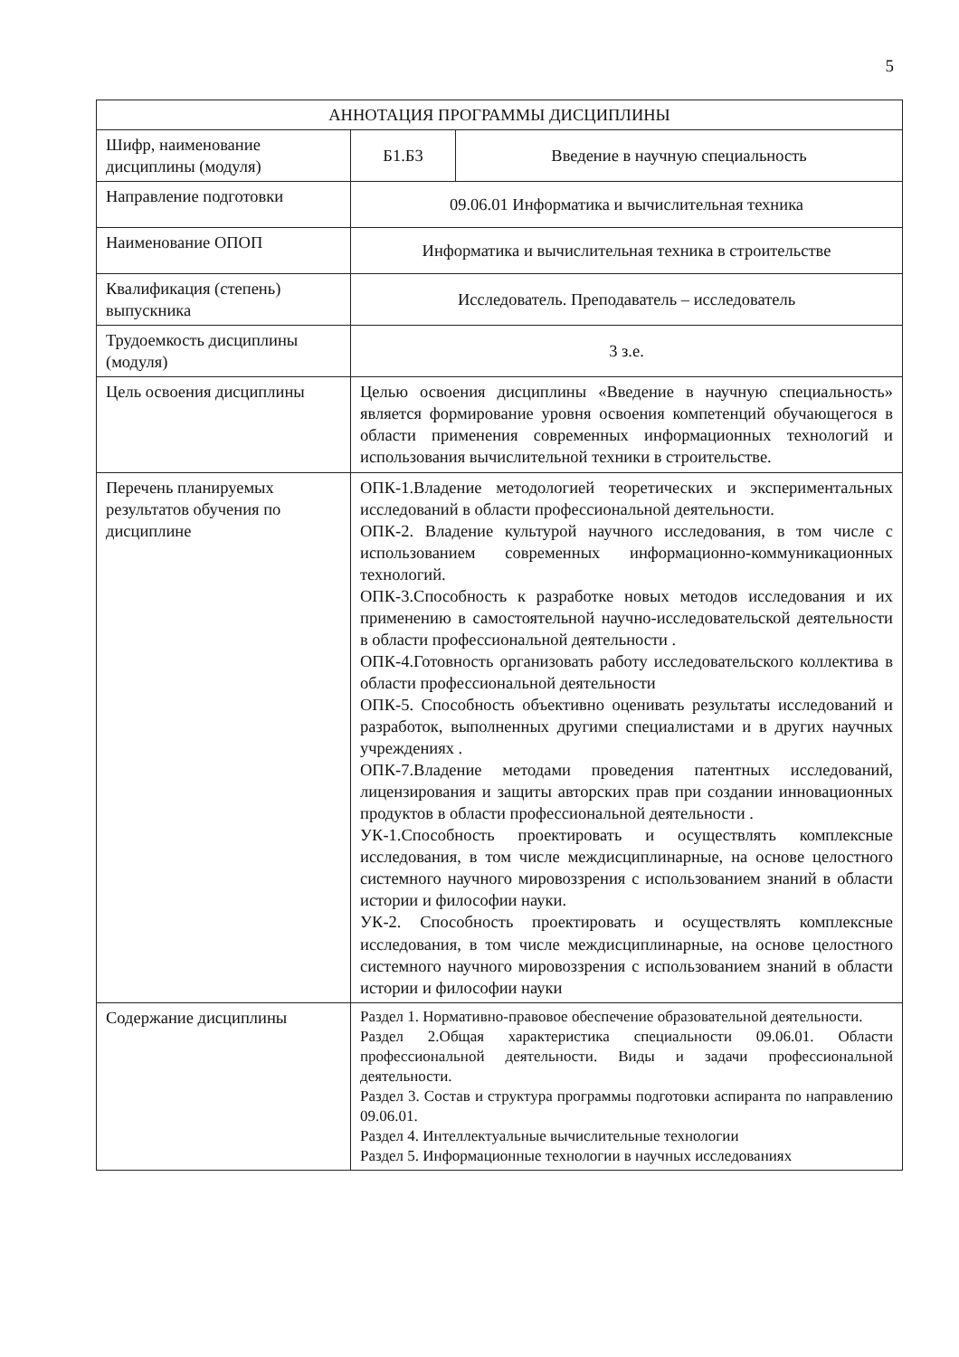5
| АННОТАЦИЯ ПРОГРАММЫ ДИСЦИПЛИНЫ | | |
| Шифр, наименование дисциплины (модуля) | Б1.Б3 | Введение в научную специальность |
| Направление подготовки | 09.06.01 Информатика и вычислительная техника | |
| Наименование ОПОП | Информатика и вычислительная техника в строительстве | |
| Квалификация (степень) выпускника | Исследователь. Преподаватель – исследователь | |
| Трудоемкость дисциплины (модуля) | 3 з.е. | |
| Цель освоения дисциплины | Целью освоения дисциплины «Введение в научную специальность» является формирование уровня освоения компетенций обучающегося в области применения современных информационных технологий и использования вычислительной техники в строительстве. | |
| Перечень планируемых результатов обучения по дисциплине | ОПК-1.Владение методологией теоретических и экспериментальных исследований в области профессиональной деятельности. ОПК-2. Владение культурой научного исследования, в том числе с использованием современных информационно-коммуникационных технологий. ОПК-3.Способность к разработке новых методов исследования и их применению в самостоятельной научно-исследовательской деятельности в области профессиональной деятельности . ОПК-4.Готовность организовать работу исследовательского коллектива в области профессиональной деятельности ОПК-5. Способность объективно оценивать результаты исследований и разработок, выполненных другими специалистами и в других научных учреждениях . ОПК-7.Владение методами проведения патентных исследований, лицензирования и защиты авторских прав при создании инновационных продуктов в области профессиональной деятельности . УК-1.Способность проектировать и осуществлять комплексные исследования, в том числе междисциплинарные, на основе целостного системного научного мировоззрения с использованием знаний в области истории и философии науки. УК-2. Способность проектировать и осуществлять комплексные исследования, в том числе междисциплинарные, на основе целостного системного научного мировоззрения с использованием знаний в области истории и философии науки | |
| Содержание дисциплины | Раздел 1. Нормативно-правовое обеспечение образовательной деятельности. Раздел 2.Общая характеристика специальности 09.06.01. Области профессиональной деятельности. Виды и задачи профессиональной деятельности. Раздел 3. Состав и структура программы подготовки аспиранта по направлению 09.06.01. Раздел 4. Интеллектуальные вычислительные технологии Раздел 5. Информационные технологии в научных исследованиях | |